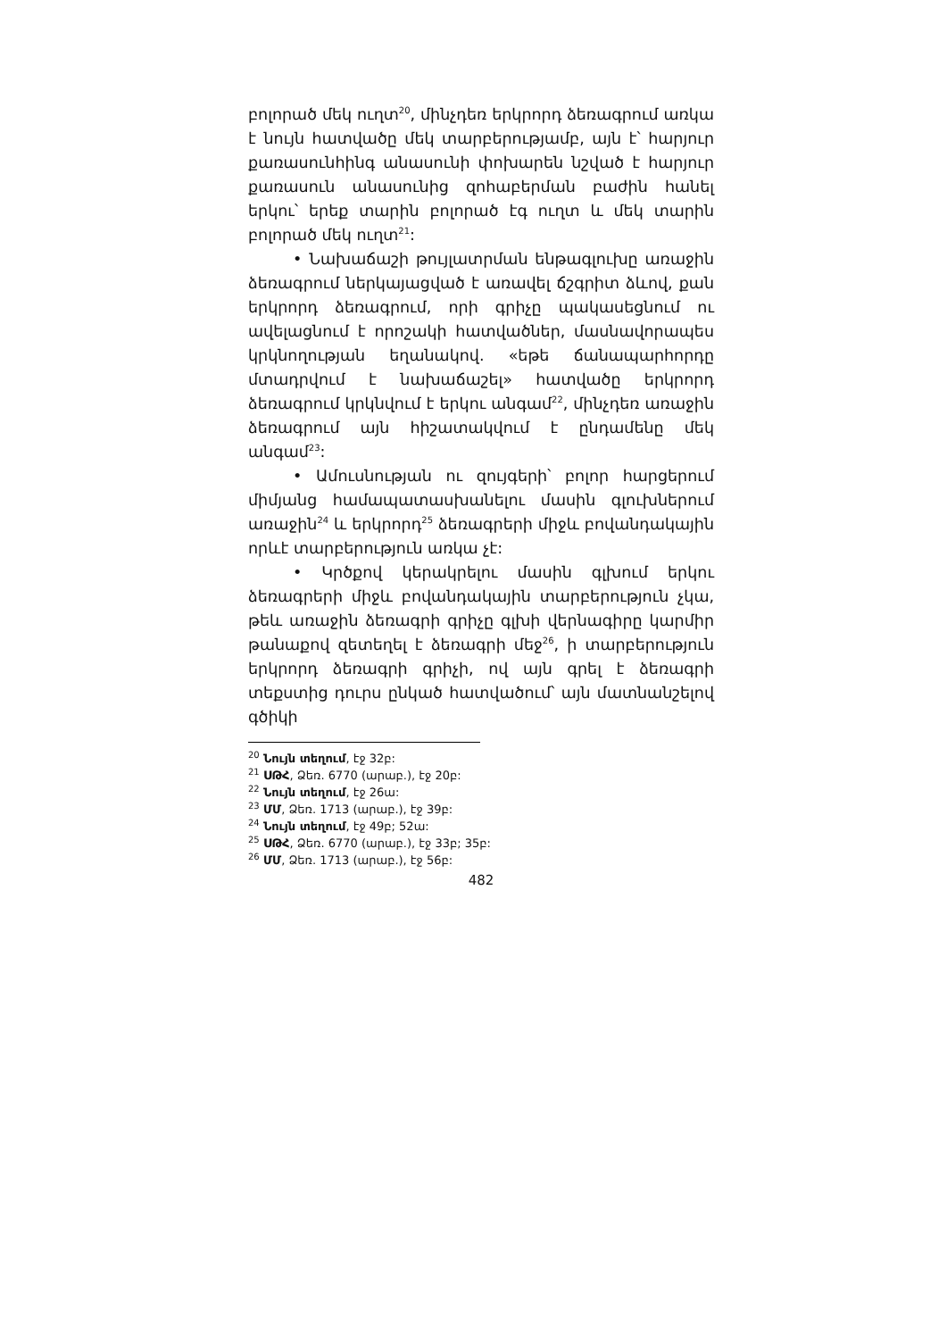բոլորած մեկ ուղտ<sup>20</sup>, մինչդեռ երկրորդ ձեռագրում առկա է նույն հատվածը մեկ տարբերությամբ, այն է՝ հարյուր քառասունհինգ անասունի փոխարեն նշված է հարյուր քառասուն անասունից զոհաբերման բաժին հանել երկու՝ երեք տարին բոլորած էգ ուղտ և մեկ տարին բոլորած մեկ ուղտ<sup>21</sup>:
• Նախաճաշի թույլատրման ենթագլուխը առաջին ձեռագրում ներկայացված է առավել ճշգրիտ ձևով, քան երկրորդ ձեռագրում, որի գրիչը պակասեցնում ու ավելացնում է որոշակի հատվածներ, մասնավորապես կրկնողության եղանակով. «եթե ճանապարհորդը մտադրվում է նախաճաշել» հատվածը երկրորդ ձեռագրում կրկնվում է երկու անգամ<sup>22</sup>, մինչդեռ առաջին ձեռագրում այն հիշատակվում է ընդամենը մեկ անգամ<sup>23</sup>:
• Ամուսնության ու զույգերի՝ բոլոր հարցերում միմյանց համապատասխանելու մասին գլուխներում առաջին<sup>24</sup> և երկրորդ<sup>25</sup> ձեռագրերի միջև բովանդակային որևէ տարբերություն առկա չէ:
• Կրծքով կերակրելու մասին գլխում երկու ձեռագրերի միջև բովանդակային տարբերություն չկա, թեև առաջին ձեռագրի գրիչը գլխի վերնագիրը կարմիր թանաքով զետեղել է ձեռագրի մեջ<sup>26</sup>, ի տարբերություն երկրորդ ձեռագրի գրիչի, ով այն գրել է ձեռագրի տեքստից դուրս ընկած հատվածում՝ այն մատնանշելով գծիկի
<sup>20</sup> Նույն տեղում, էջ 32բ:
<sup>21</sup> ՍԹՀ, Ձեռ. 6770 (արաբ.), էջ 20բ:
<sup>22</sup> Նույն տեղում, էջ 26ա:
<sup>23</sup> ՄՄ, Ձեռ. 1713 (արաբ.), էջ 39բ:
<sup>24</sup> Նույն տեղում, էջ 49բ; 52ա:
<sup>25</sup> ՍԹՀ, Ձեռ. 6770 (արաբ.), էջ 33բ; 35բ:
<sup>26</sup> ՄՄ, Ձեռ. 1713 (արաբ.), էջ 56բ:
482